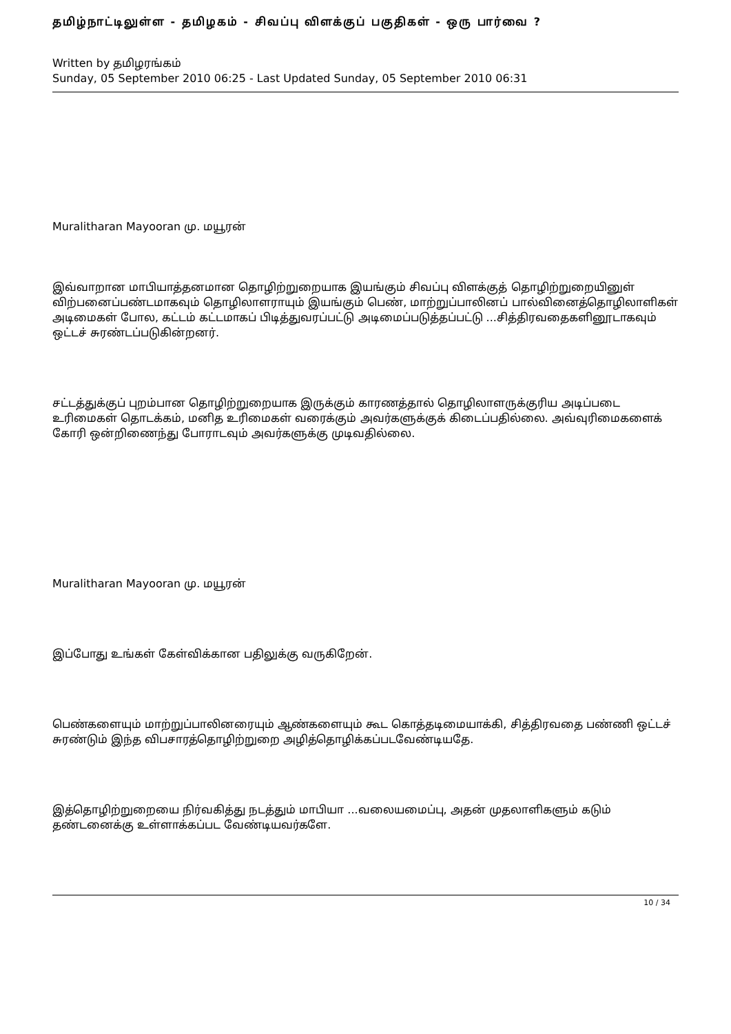தமிழ்நாட்டிலுள்ள - தமிழகம் - சிவப்பு விளக்குப் பகுதிகள் - ஒரு பார்வை ?
Written by தமிழரங்கம்
Sunday, 05 September 2010 06:25 - Last Updated Sunday, 05 September 2010 06:31
Muralitharan Mayooran மு. மயூரன்
இவ்வாறான மாபியாத்தனமான தொழிற்றுறையாக இயங்கும் சிவப்பு விளக்குத் தொழிற்றுறையினுள் விற்பனைப்பண்டமாகவும் தொழிலாளராயும் இயங்கும் பெண், மாற்றுப்பாலினப் பால்வினைத்தொழிலாளிகள் அடிமைகள் போல, கட்டம் கட்டமாகப் பிடித்துவரப்பட்டு அடிமைப்படுத்தப்பட்டு ...சித்திரவதைகளினூடாகவும் ஒட்டச் சுரண்டப்படுகின்றனர்.
சட்டத்துக்குப் புறம்பான தொழிற்றுறையாக இருக்கும் காரணத்தால் தொழிலாளருக்குரிய அடிப்படை உரிமைகள் தொடக்கம், மனித உரிமைகள் வரைக்கும் அவர்களுக்குக் கிடைப்பதில்லை. அவ்வுரிமைகளைக் கோரி ஒன்றிணைந்து போராடவும் அவர்களுக்கு முடிவதில்லை.
Muralitharan Mayooran மு. மயூரன்
இப்போது உங்கள் கேள்விக்கான பதிலுக்கு வருகிறேன்.
பெண்களையும் மாற்றுப்பாலினரையும் ஆண்களையும் கூட கொத்தடிமையாக்கி, சித்திரவதை பண்ணி ஒட்டச் சுரண்டும் இந்த விபசாரத்தொழிற்றுறை அழித்தொழிக்கப்படவேண்டியதே.
இத்தொழிற்றுறையை நிர்வகித்து நடத்தும் மாபியா ...வலையமைப்பு, அதன் முதலாளிகளும் கடும் தண்டனைக்கு உள்ளாக்கப்பட வேண்டியவர்களே.
10 / 34